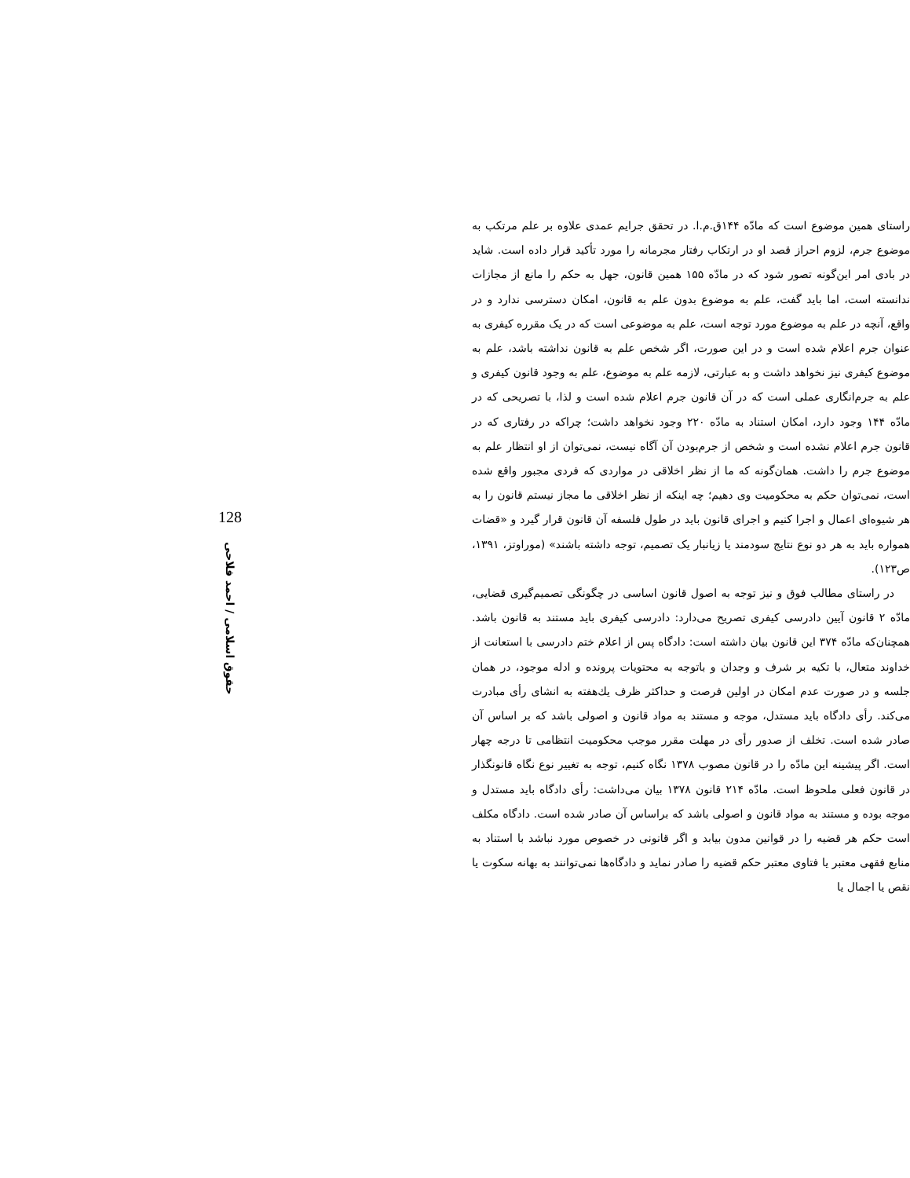راستای همین موضوع است که مادّه ۱۴۴ق.م.ا. در تحقق جرایم عمدی علاوه بر علم مرتکب به موضوع جرم، لزوم احراز قصد او در ارتکاب رفتار مجرمانه را مورد تأکید قرار داده است. شاید در بادی امر این‌گونه تصور شود که در مادّه ۱۵۵ همین قانون، جهل به حکم را مانع از مجازات ندانسته است، اما باید گفت، علم به موضوع بدون علم به قانون، امکان دسترسی ندارد و در واقع، آنچه در علم به موضوع مورد توجه است، علم به موضوعی است که در یک مقرره کیفری به عنوان جرم اعلام شده است و در این صورت، اگر شخص علم به قانون نداشته باشد، علم به موضوع کیفری نیز نخواهد داشت و به عبارتی، لازمه علم به موضوع، علم به وجود قانون کیفری و علم به جرم‌انگاری عملی است که در آن قانون جرم اعلام شده است و لذا، با تصریحی که در مادّه ۱۴۴ وجود دارد، امکان استناد به مادّه ۲۲۰ وجود نخواهد داشت؛ چراکه در رفتاری که در قانون جرم اعلام نشده است و شخص از جرم‌بودن آن آگاه نیست، نمی‌توان از او انتظار علم به موضوع جرم را داشت. همان‌گونه که ما از نظر اخلاقی در مواردی که فردی مجبور واقع شده است، نمی‌توان حکم به محکومیت وی دهیم؛ چه اینکه از نظر اخلاقی ما مجاز نیستم قانون را به هر شیوه‌ای اعمال و اجرا کنیم و اجرای قانون باید در طول فلسفه آن قانون قرار گیرد و «قضات همواره باید به هر دو نوع نتایج سودمند یا زیانبار یک تصمیم، توجه داشته باشند» (موراوتز، ۱۳۹۱، ص۱۲۳).
در راستای مطالب فوق و نیز توجه به اصول قانون اساسی در چگونگی تصمیم‌گیری قضایی، مادّه ۲ قانون آیین دادرسی کیفری تصریح می‌دارد: دادرسی کیفری باید مستند به قانون باشد. همچنان‌که مادّه ۳۷۴ این قانون بیان داشته است: دادگاه پس از اعلام ختم دادرسی با استعانت از خداوند متعال، با تکیه بر شرف و وجدان و باتوجه به محتویات پرونده و ادله موجود، در همان جلسه و در صورت عدم امکان در اولین فرصت و حداکثر ظرف یك‌هفته به انشای رأی مبادرت می‌کند. رأی دادگاه باید مستدل، موجه و مستند به مواد قانون و اصولی باشد که بر اساس آن صادر شده است. تخلف از صدور رأی در مهلت مقرر موجب محکومیت انتظامی تا درجه چهار است. اگر پیشینه این مادّه را در قانون مصوب ۱۳۷۸ نگاه کنیم، توجه به تغییر نوع نگاه قانونگذار در قانون فعلی ملحوظ است. مادّه ۲۱۴ قانون ۱۳۷۸ بیان می‌داشت: رأی دادگاه باید مستدل و موجه بوده و مستند به مواد قانون و اصولی باشد که براساس آن صادر شده است. دادگاه مکلف است حکم هر قضیه را در قوانین مدون بیابد و اگر قانونی در خصوص مورد نباشد با استناد به منابع فقهی معتبر یا فتاوی معتبر حکم قضیه را صادر نماید و دادگاه‌ها نمی‌توانند به بهانه سکوت یا نقص یا اجمال یا
128
حقوق اسلامی / احمد فلاحی